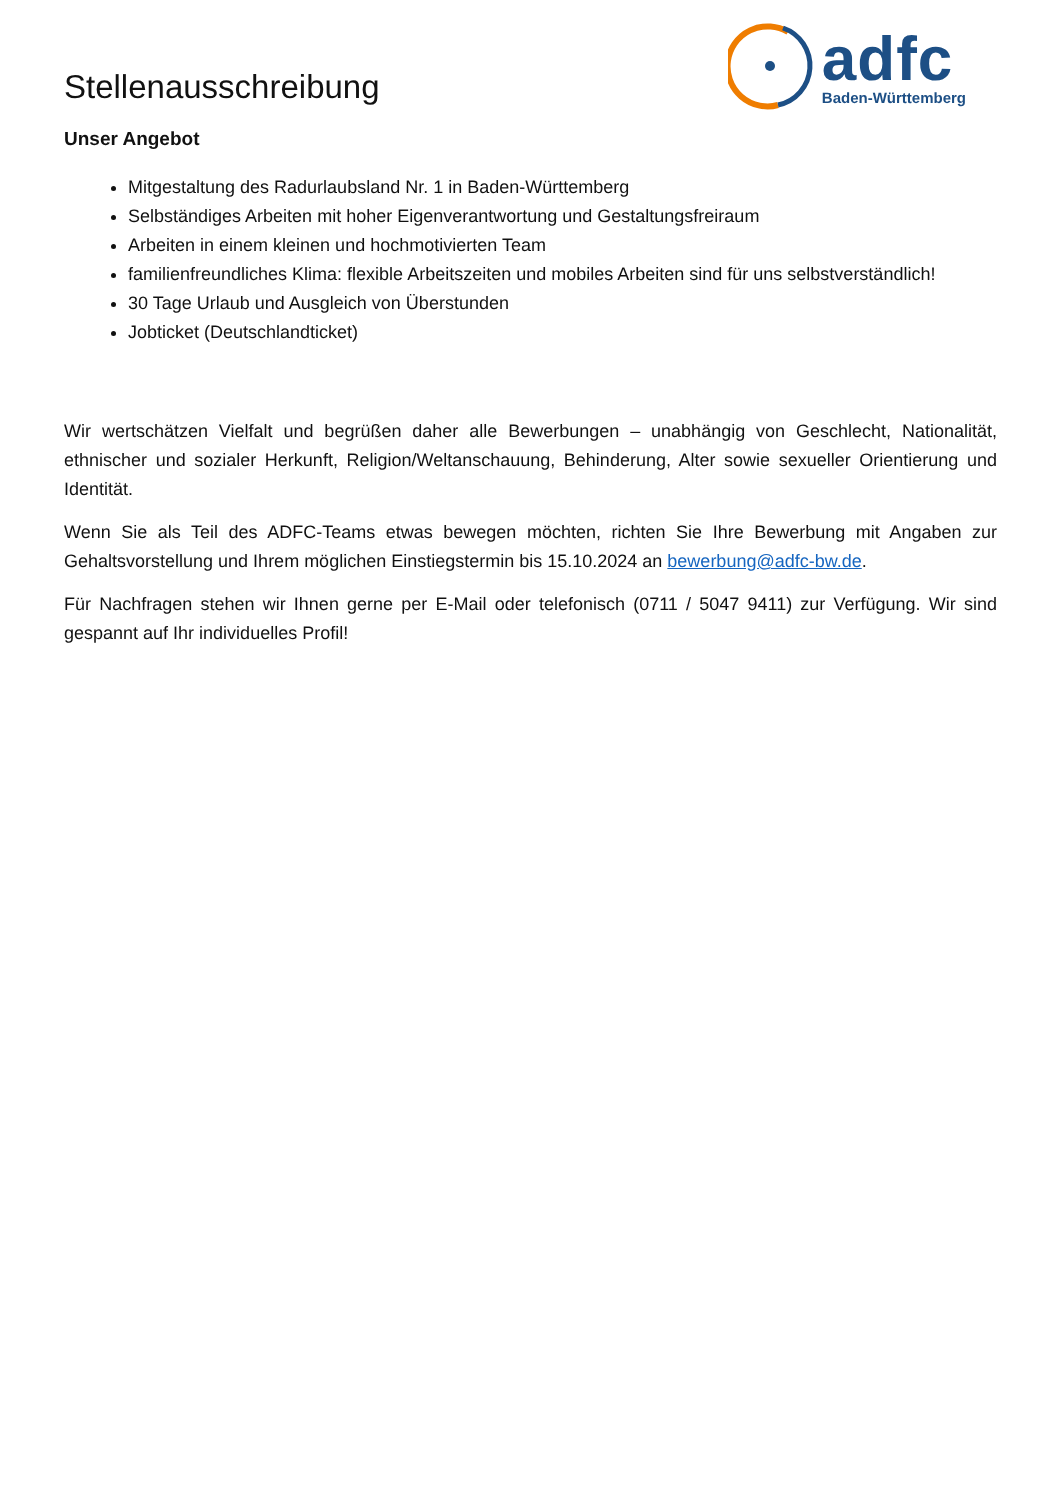Stellenausschreibung
adfc
Baden-Württemberg
Unser Angebot
Mitgestaltung des Radurlaubsland Nr. 1 in Baden-Württemberg
Selbständiges Arbeiten mit hoher Eigenverantwortung und Gestaltungsfreiraum
Arbeiten in einem kleinen und hochmotivierten Team
familienfreundliches Klima: flexible Arbeitszeiten und mobiles Arbeiten sind für uns selbstverständlich!
30 Tage Urlaub und Ausgleich von Überstunden
Jobticket (Deutschlandticket)
Wir wertschätzen Vielfalt und begrüßen daher alle Bewerbungen – unabhängig von Geschlecht, Nationalität, ethnischer und sozialer Herkunft, Religion/Weltanschauung, Behinderung, Alter sowie sexueller Orientierung und Identität.
Wenn Sie als Teil des ADFC-Teams etwas bewegen möchten, richten Sie Ihre Bewerbung mit Angaben zur Gehaltsvorstellung und Ihrem möglichen Einstiegstermin bis 15.10.2024 an bewerbung@adfc-bw.de.
Für Nachfragen stehen wir Ihnen gerne per E-Mail oder telefonisch (0711 / 5047 9411) zur Verfügung. Wir sind gespannt auf Ihr individuelles Profil!